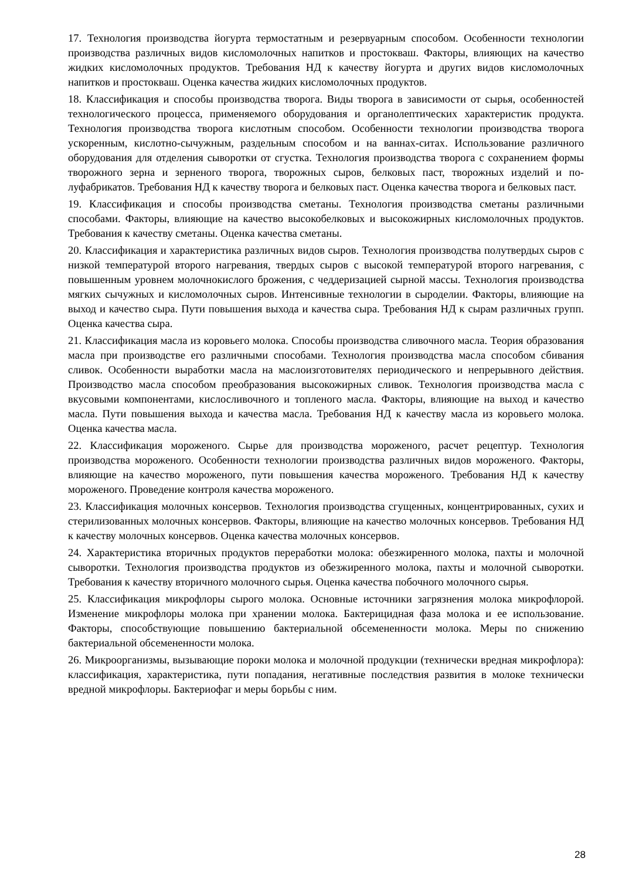17. Технология производства йогурта термостатным и резервуарным способом. Особенности технологии производства различных видов кисломолочных напитков и простокваш. Факторы, влияющих на качество жидких кисломолочных продуктов. Требования НД к качеству йогурта и других видов кисломолочных напитков и простокваш. Оценка качества жидких кисломолочных продуктов.
18. Классификация и способы производства творога. Виды творога в зависимости от сырья, особенностей технологического процесса, применяемого оборудования и органолептических характеристик продукта. Технология производства творога кислотным способом. Особенности технологии производства творога ускоренным, кислотно-сычужным, раздельным способом и на ваннах-ситах. Использование различного оборудования для отделения сыворотки от сгустка. Технология производства творога с сохранением формы творожного зерна и зерненого творога, творожных сыров, белковых паст, творожных изделий и по-луфабрикатов. Требования НД к качеству творога и белковых паст. Оценка качества творога и белковых паст.
19. Классификация и способы производства сметаны. Технология производства сметаны различными способами. Факторы, влияющие на качество высокобелковых и высокожирных кисломолочных продуктов. Требования к качеству сметаны. Оценка качества сметаны.
20. Классификация и характеристика различных видов сыров. Технология производства полутвердых сыров с низкой температурой второго нагревания, твердых сыров с высокой температурой второго нагревания, с повышенным уровнем молочнокислого брожения, с чеддеризацией сырной массы. Технология производства мягких сычужных и кисломолочных сыров. Интенсивные технологии в сыроделии. Факторы, влияющие на выход и качество сыра. Пути повышения выхода и качества сыра. Требования НД к сырам различных групп. Оценка качества сыра.
21. Классификация масла из коровьего молока. Способы производства сливочного масла. Теория образования масла при производстве его различными способами. Технология производства масла способом сбивания сливок. Особенности выработки масла на маслоизготовителях периодического и непрерывного действия. Производство масла способом преобразования высокожирных сливок. Технология производства масла с вкусовыми компонентами, кислосливочного и топленого масла. Факторы, влияющие на выход и качество масла. Пути повышения выхода и качества масла. Требования НД к качеству масла из коровьего молока. Оценка качества масла.
22. Классификация мороженого. Сырье для производства мороженого, расчет рецептур. Технология производства мороженого. Особенности технологии производства различных видов мороженого. Факторы, влияющие на качество мороженого, пути повышения качества мороженого. Требования НД к качеству мороженого. Проведение контроля качества мороженого.
23. Классификация молочных консервов. Технология производства сгущенных, концентрированных, сухих и стерилизованных молочных консервов. Факторы, влияющие на качество молочных консервов. Требования НД к качеству молочных консервов. Оценка качества молочных консервов.
24. Характеристика вторичных продуктов переработки молока: обезжиренного молока, пахты и молочной сыворотки. Технология производства продуктов из обезжиренного молока, пахты и молочной сыворотки. Требования к качеству вторичного молочного сырья. Оценка качества побочного молочного сырья.
25. Классификация микрофлоры сырого молока. Основные источники загрязнения молока микрофлорой. Изменение микрофлоры молока при хранении молока. Бактерицидная фаза молока и ее использование. Факторы, способствующие повышению бактериальной обсемененности молока. Меры по снижению бактериальной обсемененности молока.
26. Микроорганизмы, вызывающие пороки молока и молочной продукции (технически вредная микрофлора): классификация, характеристика, пути попадания, негативные последствия развития в молоке технически вредной микрофлоры. Бактериофаг и меры борьбы с ним.
28